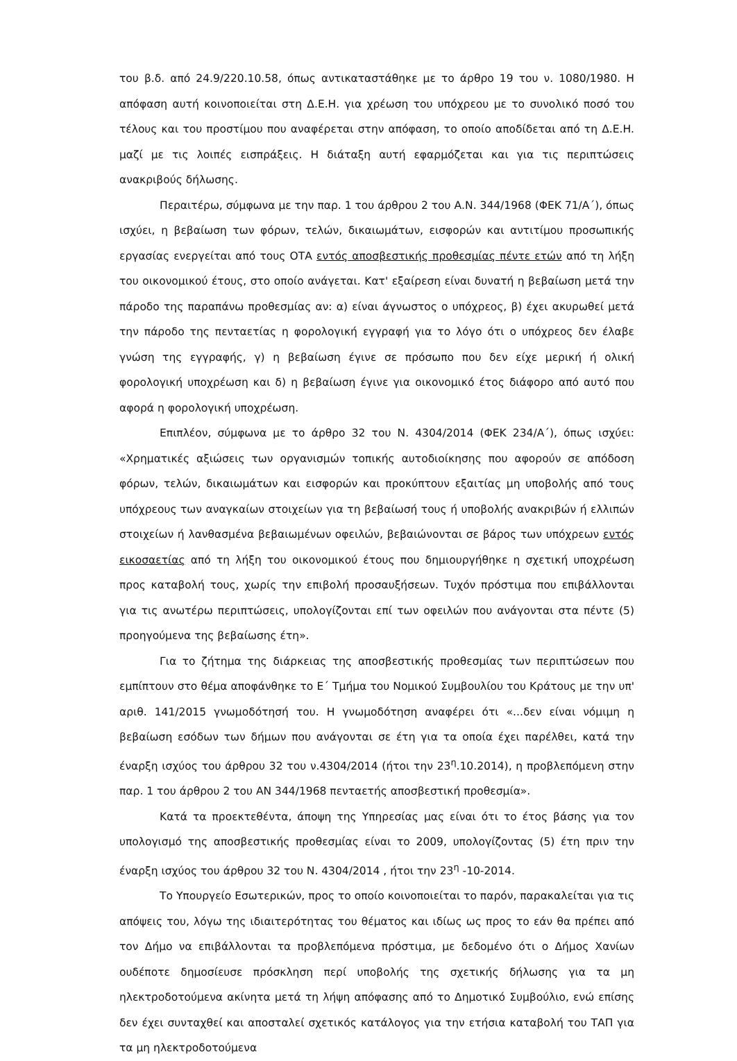του β.δ. από 24.9/220.10.58, όπως αντικαταστάθηκε με το άρθρο 19 του ν. 1080/1980. Η απόφαση αυτή κοινοποιείται στη Δ.Ε.Η. για χρέωση του υπόχρεου με το συνολικό ποσό του τέλους και του προστίμου που αναφέρεται στην απόφαση, το οποίο αποδίδεται από τη Δ.Ε.Η. μαζί με τις λοιπές εισπράξεις. Η διάταξη αυτή εφαρμόζεται και για τις περιπτώσεις ανακριβούς δήλωσης.
Περαιτέρω, σύμφωνα με την παρ. 1 του άρθρου 2 του Α.Ν. 344/1968 (ΦΕΚ 71/Α΄), όπως ισχύει, η βεβαίωση των φόρων, τελών, δικαιωμάτων, εισφορών και αντιτίμου προσωπικής εργασίας ενεργείται από τους ΟΤΑ εντός αποσβεστικής προθεσμίας πέντε ετών από τη λήξη του οικονομικού έτους, στο οποίο ανάγεται. Κατ' εξαίρεση είναι δυνατή η βεβαίωση μετά την πάροδο της παραπάνω προθεσμίας αν: α) είναι άγνωστος ο υπόχρεος, β) έχει ακυρωθεί μετά την πάροδο της πενταετίας η φορολογική εγγραφή για το λόγο ότι ο υπόχρεος δεν έλαβε γνώση της εγγραφής, γ) η βεβαίωση έγινε σε πρόσωπο που δεν είχε μερική ή ολική φορολογική υποχρέωση και δ) η βεβαίωση έγινε για οικονομικό έτος διάφορο από αυτό που αφορά η φορολογική υποχρέωση.
Επιπλέον, σύμφωνα με το άρθρο 32 του Ν. 4304/2014 (ΦΕΚ 234/Α΄), όπως ισχύει: «Χρηματικές αξιώσεις των οργανισμών τοπικής αυτοδιοίκησης που αφορούν σε απόδοση φόρων, τελών, δικαιωμάτων και εισφορών και προκύπτουν εξαιτίας μη υποβολής από τους υπόχρεους των αναγκαίων στοιχείων για τη βεβαίωσή τους ή υποβολής ανακριβών ή ελλιπών στοιχείων ή λανθασμένα βεβαιωμένων οφειλών, βεβαιώνονται σε βάρος των υπόχρεων εντός εικοσαετίας από τη λήξη του οικονομικού έτους που δημιουργήθηκε η σχετική υποχρέωση προς καταβολή τους, χωρίς την επιβολή προσαυξήσεων. Τυχόν πρόστιμα που επιβάλλονται για τις ανωτέρω περιπτώσεις, υπολογίζονται επί των οφειλών που ανάγονται στα πέντε (5) προηγούμενα της βεβαίωσης έτη».
Για το ζήτημα της διάρκειας της αποσβεστικής προθεσμίας των περιπτώσεων που εμπίπτουν στο θέμα αποφάνθηκε το Ε΄ Τμήμα του Νομικού Συμβουλίου του Κράτους με την υπ' αριθ. 141/2015 γνωμοδότησή του. Η γνωμοδότηση αναφέρει ότι «...δεν είναι νόμιμη η βεβαίωση εσόδων των δήμων που ανάγονται σε έτη για τα οποία έχει παρέλθει, κατά την έναρξη ισχύος του άρθρου 32 του ν.4304/2014 (ήτοι την 23<sup>η</sup>.10.2014), η προβλεπόμενη στην παρ. 1 του άρθρου 2 του ΑΝ 344/1968 πενταετής αποσβεστική προθεσμία».
Κατά τα προεκτεθέντα, άποψη της Υπηρεσίας μας είναι ότι το έτος βάσης για τον υπολογισμό της αποσβεστικής προθεσμίας είναι το 2009, υπολογίζοντας (5) έτη πριν την έναρξη ισχύος του άρθρου 32 του Ν. 4304/2014 , ήτοι την 23<sup>η</sup> -10-2014.
Το Υπουργείο Εσωτερικών, προς το οποίο κοινοποιείται το παρόν, παρακαλείται για τις απόψεις του, λόγω της ιδιαιτερότητας του θέματος και ιδίως ως προς το εάν θα πρέπει από τον Δήμο να επιβάλλονται τα προβλεπόμενα πρόστιμα, με δεδομένο ότι ο Δήμος Χανίων ουδέποτε δημοσίευσε πρόσκληση περί υποβολής της σχετικής δήλωσης για τα μη ηλεκτροδοτούμενα ακίνητα μετά τη λήψη απόφασης από το Δημοτικό Συμβούλιο, ενώ επίσης δεν έχει συνταχθεί και αποσταλεί σχετικός κατάλογος για την ετήσια καταβολή του ΤΑΠ για τα μη ηλεκτροδοτούμενα